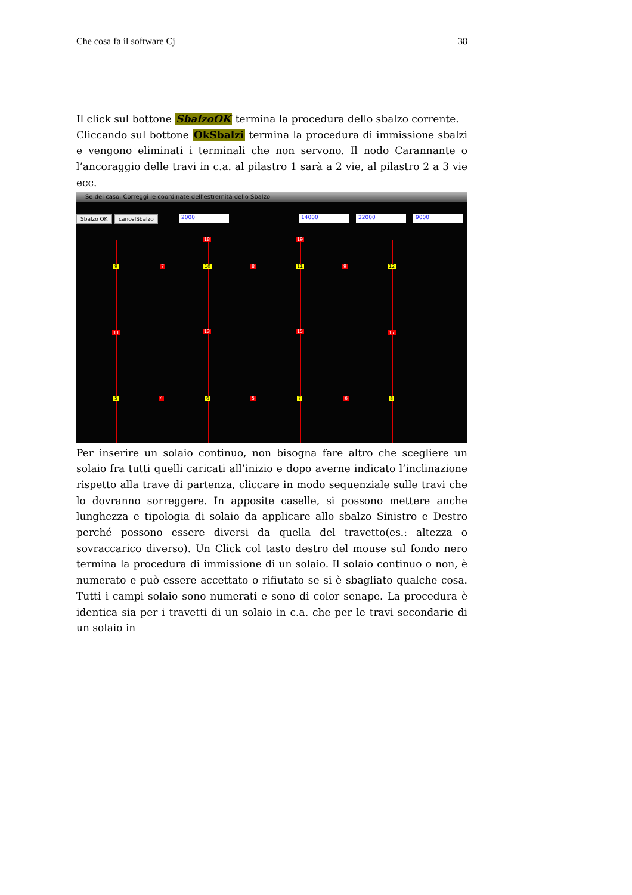Che cosa fa il software Cj 38
Il click sul bottone SbalzoOK termina la procedura dello sbalzo corrente.
Cliccando sul bottone OkSbalzi termina la procedura di immissione sbalzi e vengono eliminati i terminali che non servono. Il nodo Carannante o l’ancoraggio delle travi in c.a. al pilastro 1 sarà a 2 vie, al pilastro 2 a 3 vie ecc.
Se del caso, Correggi le coordinate dell'estremità dello Sbalzo
Sbalzo OK cancelSbalzo 2000 14000 22000 9000
18 19
9 7 10 8 11 9 12
11 13 15 17
5 4 6 5 7 6 8
Per inserire un solaio continuo, non bisogna fare altro che scegliere un solaio fra tutti quelli caricati all’inizio e dopo averne indicato l’inclinazione rispetto alla trave di partenza, cliccare in modo sequenziale sulle travi che lo dovranno sorreggere. In apposite caselle, si possono mettere anche lunghezza e tipologia di solaio da applicare allo sbalzo Sinistro e Destro perché possono essere diversi da quella del travetto(es.: altezza o sovraccarico diverso). Un Click col tasto destro del mouse sul fondo nero termina la procedura di immissione di un solaio. Il solaio continuo o non, è numerato e può essere accettato o rifiutato se si è sbagliato qualche cosa. Tutti i campi solaio sono numerati e sono di color senape. La procedura è identica sia per i travetti di un solaio in c.a. che per le travi secondarie di un solaio in